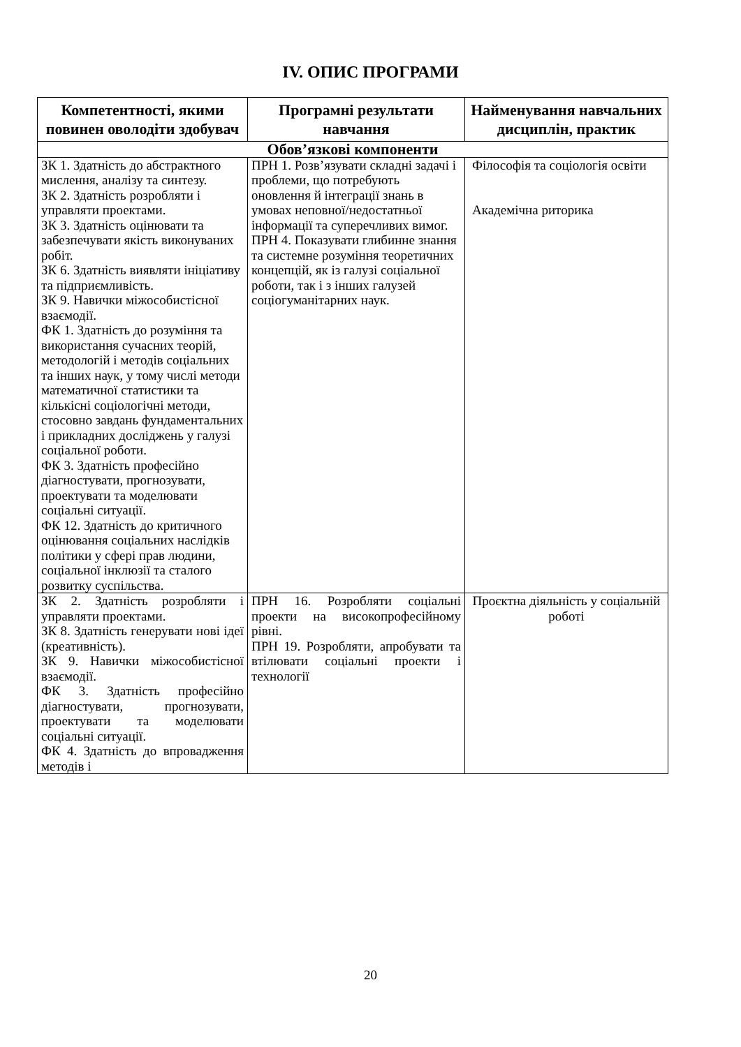IV. ОПИС ПРОГРАМИ
| Компетентності, якими повинен оволодіти здобувач | Програмні результати навчання | Найменування навчальних дисциплін, практик |
| --- | --- | --- |
| Обов’язкові компоненти | | |
| ЗК 1. Здатність до абстрактного мислення, аналізу та синтезу. ЗК 2. Здатність розробляти і управляти проектами. ЗК 3. Здатність оцінювати та забезпечувати якість виконуваних робіт. ЗК 6. Здатність виявляти ініціативу та підприємливість. ЗК 9. Навички міжособистісної взаємодії. ФК 1. Здатність до розуміння та використання сучасних теорій, методологій і методів соціальних та інших наук, у тому числі методи математичної статистики та кількісні соціологічні методи, стосовно завдань фундаментальних і прикладних досліджень у галузі соціальної роботи. ФК 3. Здатність професійно діагностувати, прогнозувати, проектувати та моделювати соціальні ситуації. ФК 12. Здатність до критичного оцінювання соціальних наслідків політики у сфері прав людини, соціальної інклюзії та сталого розвитку суспільства. | ПРН 1. Розв’язувати складні задачі і проблеми, що потребують оновлення й інтеграції знань в умовах неповної/недостатньої інформації та суперечливих вимог. ПРН 4. Показувати глибинне знання та системне розуміння теоретичних концепцій, як із галузі соціальної роботи, так і з інших галузей соціогуманітарних наук. | Філософія та соціологія освіти Академічна риторика |
| ЗК 2. Здатність розробляти і управляти проектами. ЗК 8. Здатність генерувати нові ідеї (креативність). ЗК 9. Навички міжособистісної взаємодії. ФК 3. Здатність професійно діагностувати, прогнозувати, проектувати та моделювати соціальні ситуації. ФК 4. Здатність до впровадження методів і | ПРН 16. Розробляти соціальні проекти на високопрофесійному рівні. ПРН 19. Розробляти, апробувати та втілювати соціальні проекти і технології | Проєктна діяльність у соціальній роботі |
20